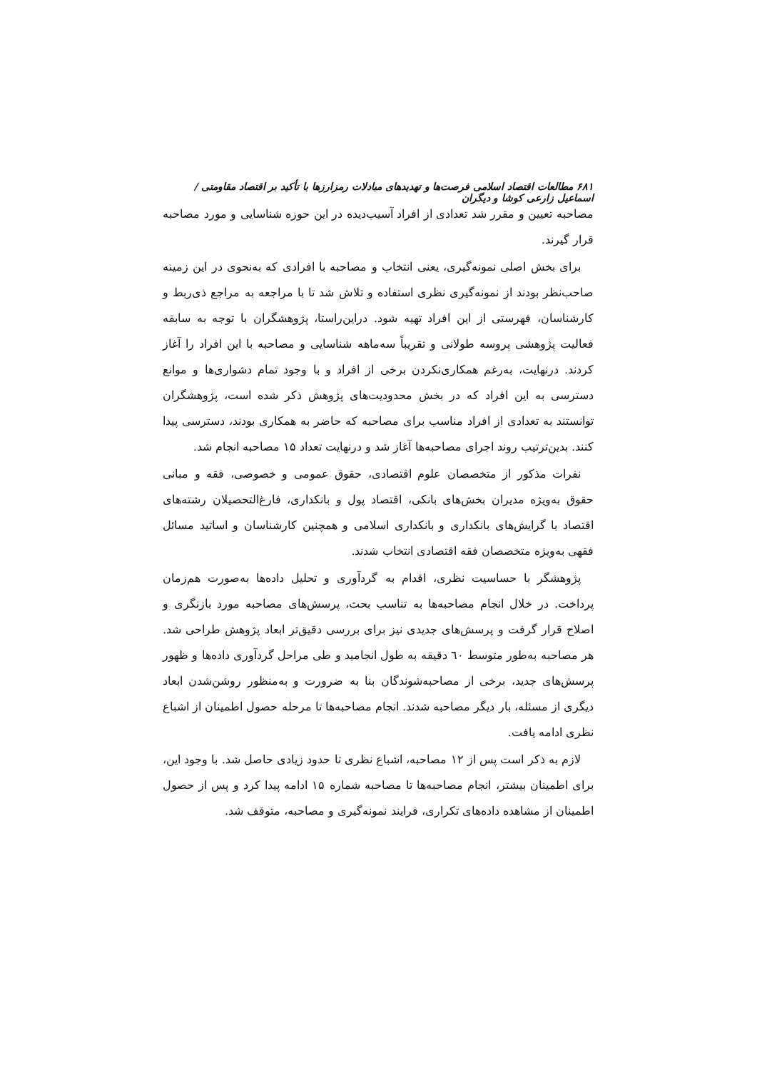۶۸۱ مطالعات اقتصاد اسلامی فرصت‌ها و تهدیدهای مبادلات رمزارزها با تأکید بر اقتصاد مقاومتی / اسماعیل زارعی کوشا و دیگران
مصاحبه تعیین و مقرر شد تعدادی از افراد آسیب‌دیده در این حوزه شناسایی و مورد مصاحبه قرار گیرند.
برای بخش اصلی نمونه‌گیری، یعنی انتخاب و مصاحبه با افرادی که به‌نحوی در این زمینه صاحب‌نظر بودند از نمونه‌گیری نظری استفاده و تلاش شد تا با مراجعه به مراجع ذی‌ربط و کارشناسان، فهرستی از این افراد تهیه شود. دراین‌راستا، پژوهشگران با توجه به سابقه فعالیت پژوهشی پروسه طولانی و تقریباً سه‌ماهه شناسایی و مصاحبه با این افراد را آغاز کردند. درنهایت، به‌رغم همکاری‌نکردن برخی از افراد و با وجود تمام دشواری‌ها و موانع دسترسی به این افراد که در بخش محدودیت‌های پژوهش ذکر شده است، پژوهشگران توانستند به تعدادی از افراد مناسب برای مصاحبه که حاضر به همکاری بودند، دسترسی پیدا کنند. بدین‌ترتیب روند اجرای مصاحبه‌ها آغاز شد و درنهایت تعداد ۱۵ مصاحبه انجام شد.
نفرات مذکور از متخصصان علوم اقتصادی، حقوق عمومی و خصوصی، فقه و مبانی حقوق به‌ویژه مدیران بخش‌های بانکی، اقتصاد پول و بانکداری، فارغ‌التحصیلان رشته‌های اقتصاد با گرایش‌های بانکداری و بانکداری اسلامی و همچنین کارشناسان و اساتید مسائل فقهی به‌ویژه متخصصان فقه اقتصادی انتخاب شدند.
پژوهشگر با حساسیت نظری، اقدام به گردآوری و تحلیل داده‌ها به‌صورت هم‌زمان پرداخت. در خلال انجام مصاحبه‌ها به تناسب بحث، پرسش‌های مصاحبه مورد بازنگری و اصلاح قرار گرفت و پرسش‌های جدیدی نیز برای بررسی دقیق‌تر ابعاد پژوهش طراحی شد. هر مصاحبه به‌طور متوسط ٦٠ دقیقه به طول انجامید و طی مراحل گردآوری داده‌ها و ظهور پرسش‌های جدید، برخی از مصاحبه‌شوندگان بنا به ضرورت و به‌منظور روشن‌شدن ابعاد دیگری از مسئله، بار دیگر مصاحبه شدند. انجام مصاحبه‌ها تا مرحله حصول اطمینان از اشباع نظری ادامه یافت.
لازم به ذکر است پس از ۱۲ مصاحبه، اشباع نظری تا حدود زیادی حاصل شد. با وجود این، برای اطمینان بیشتر، انجام مصاحبه‌ها تا مصاحبه شماره ۱۵ ادامه پیدا کرد و پس از حصول اطمینان از مشاهده داده‌های تکراری، فرایند نمونه‌گیری و مصاحبه، متوقف شد.